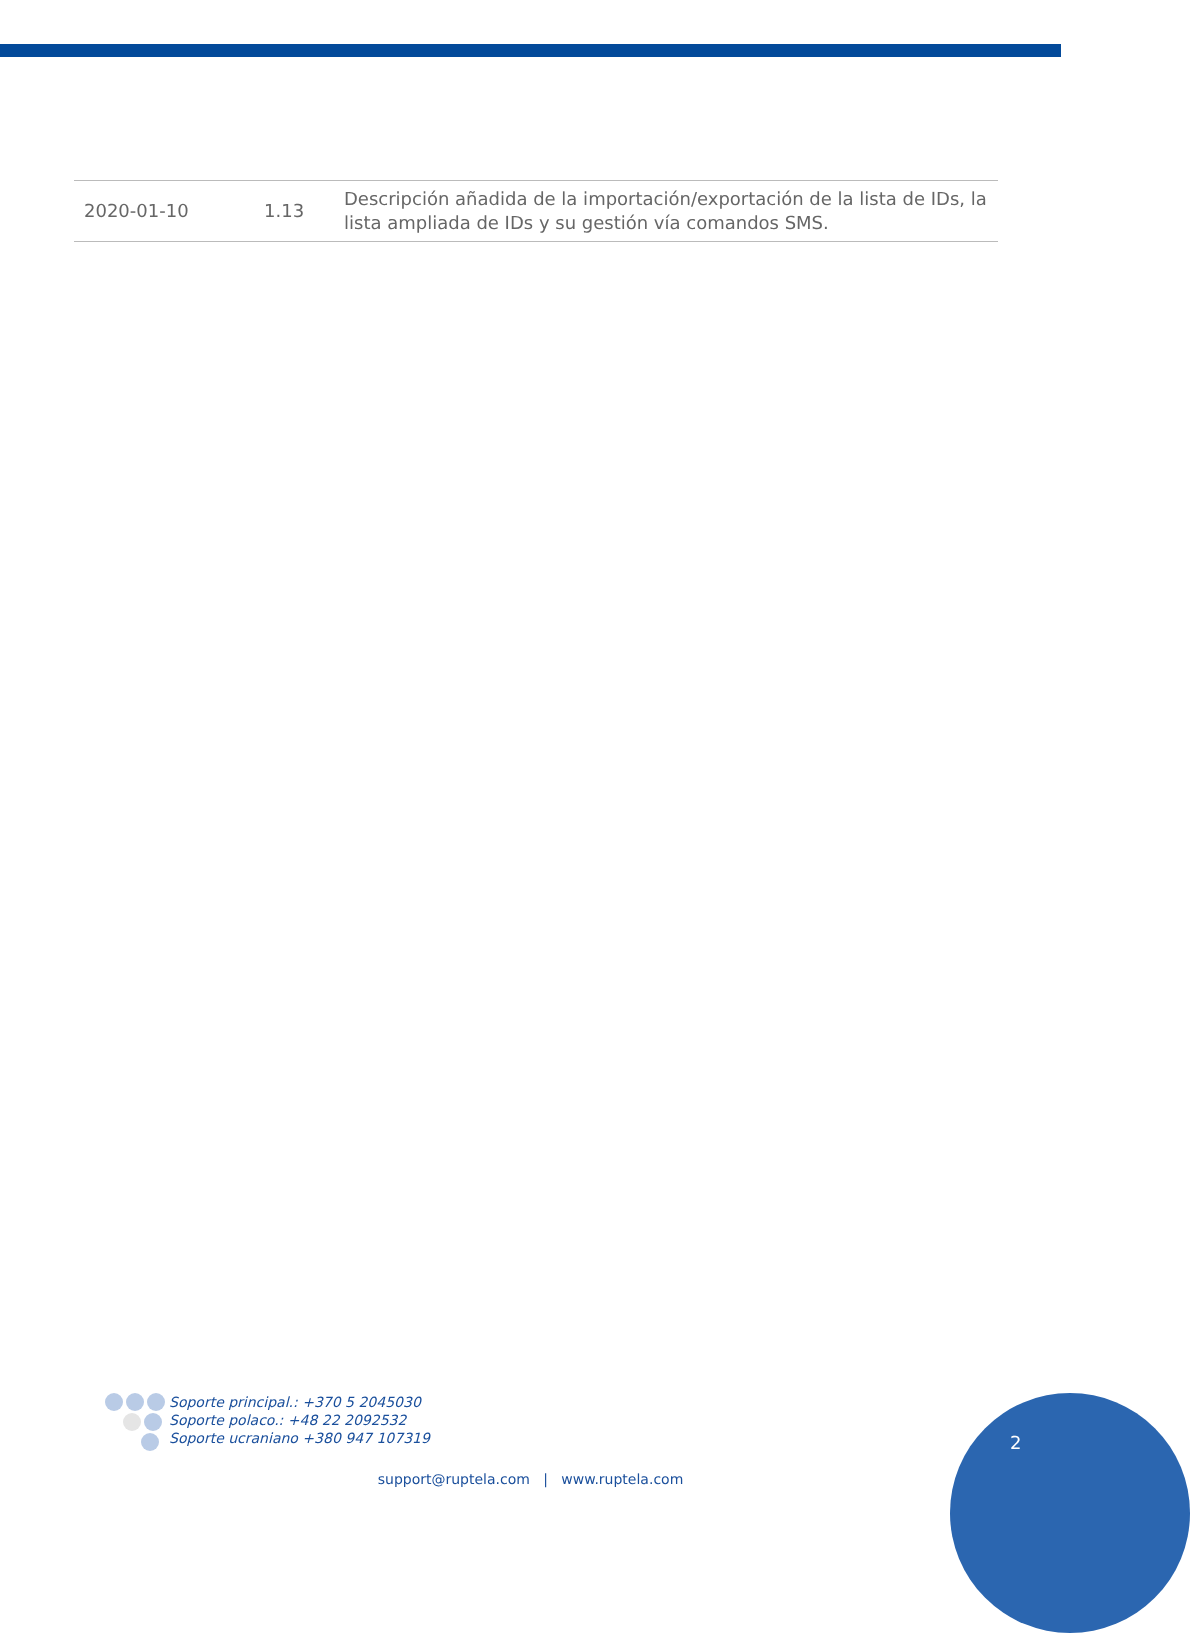| 2020-01-10 | 1.13 | Descripción añadida de la importación/exportación de la lista de IDs, la lista ampliada de IDs y su gestión vía comandos SMS. |
Soporte principal.: +370 5 2045030
Soporte polaco.: +48 22 2092532
Soporte ucraniano +380 947 107319
2
support@ruptela.com | www.ruptela.com